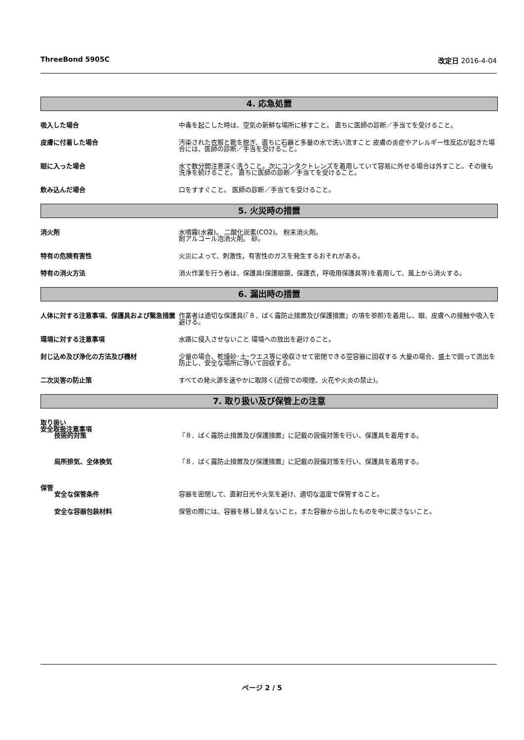ThreeBond 5905C 改定日 2016-4-04
4. 応急処置
吸入した場合 中毒を起こした時は、空気の新鮮な場所に移すこと。 直ちに医師の診断／手当てを受けること。
皮膚に付着した場合 汚染された衣服と靴を脱ぎ、直ちに石鹸と多量の水で洗い流すこと 皮膚の炎症やアレルギー性反応が起きた場合には、医師の診断／手当を受けること。
眼に入った場合 水で数分間注意深く洗うこと。次にコンタクトレンズを着用していて容易に外せる場合は外すこと。その後も洗浄を続けること。 直ちに医師の診断／手当てを受けること。
飲み込んだ場合 口をすすぐこと。 医師の診断／手当てを受けること。
5. 火災時の措置
消火剤 水噴霧(水霧)。 二酸化炭素(CO2)。 粉末消火剤。
耐アルコール泡消火剤。 砂。
特有の危険有害性 火災によって、刺激性，有害性のガスを発生するおそれがある。
特有の消火方法 消火作業を行う者は、保護具(保護眼鏡，保護衣，呼吸用保護具等)を着用して、風上から消火する。
6. 漏出時の措置
人体に対する注意事項、保護具および緊急措置 作業者は適切な保護具(『８．ばく露防止措置及び保護措置』の項を参照)を着用し、眼、皮膚への接触や吸入を避ける。
環境に対する注意事項 水路に侵入させないこと 環境への放出を避けること。
封じ込め及び浄化の方法及び機材 少量の場合、乾燥砂･土･ウエス等に吸収させて密閉できる空容器に回収する 大量の場合、盛土で囲って流出を防止し、安全な場所に導いて回収する。
二次災害の防止策 すべての発火源を速やかに取除く(近傍での喫煙、火花や火炎の禁止)。
7. 取り扱い及び保管上の注意
取り扱い
安全取扱注意事項
技術的対策 『８．ばく露防止措置及び保護措置』に記載の設備対策を行い、保護具を着用する。
局所排気、全体換気 『８．ばく露防止措置及び保護措置』に記載の設備対策を行い、保護具を着用する。
保管
安全な保管条件 容器を密閉して、直射日光や火気を避け、適切な温度で保管すること。
安全な容器包装材料 保管の際には、容器を移し替えないこと。また容器から出したものを中に戻さないこと。
ページ 2 / 5